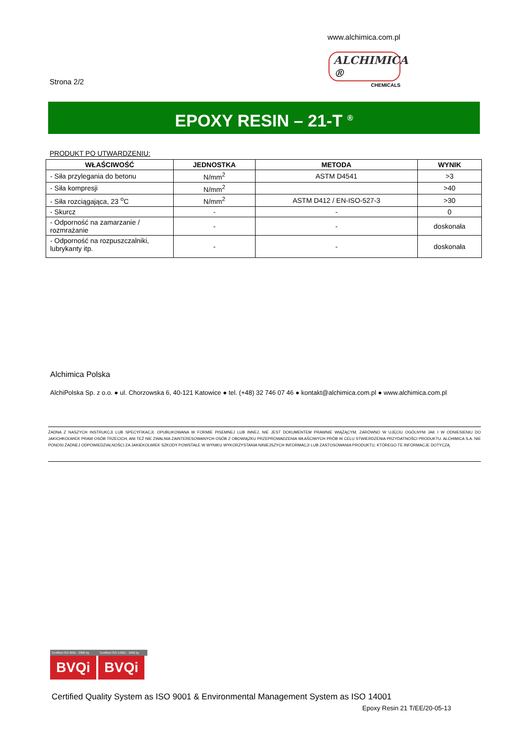www.alchimica.com.pl
ALCHIMICA ®
CHEMICALS
Strona 2/2
EPOXY RESIN – 21-T <sup>®</sup>
PRODUKT PO UTWARDZENIU:
| WŁAŚCIWOŚĆ | JEDNOSTKA | METODA | WYNIK |
| --- | --- | --- | --- |
| - Siła przylegania do betonu | N/mm<sup>2</sup> | ASTM D4541 | >3 |
| - Siła kompresji | N/mm<sup>2</sup> | | >40 |
| - Siła rozciągająca, 23 <sup>o</sup>C | N/mm<sup>2</sup> | ASTM D412 / EN-ISO-527-3 | >30 |
| - Skurcz | - | - | 0 |
| - Odporność na zamarzanie / rozmrażanie | - | - | doskonała |
| - Odporność na rozpuszczalniki, lubrykanty itp. | - | - | doskonała |
Alchimica Polska
AlchiPolska Sp. z o.o. ● ul. Chorzowska 6, 40-121 Katowice ● tel. (+48) 32 746 07 46 ● kontakt@alchimica.com.pl ● www.alchimica.com.pl
ŻADNA Z NASZYCH INSTRUKCJI LUB SPECYFIKACJI, OPUBLIKOWANA W FORMIE PISEMNEJ LUB INNEJ, NIE JEST DOKUMENTEM PRAWNIE WIĄŻĄCYM, ZARÓWNO W UJĘCIU OGÓLNYM JAK I W ODNIESIENIU DO JAKICHKOLWIEK PRAW OSÓB TRZECICH, ANI TEŻ NIE ZWALNIA ZAINTERESOWANYCH OSÓB Z OBOWIĄZKU PRZEPROWADZENIA WŁAŚCIWYCH PRÓB W CELU STWIERDZENIA PRZYDATNOŚCI PRODUKTU. ALCHIMICA S.A. NIE PONOSI ŻADNEJ ODPOWIEDZIALNOŚCI ZA JAKIEKOLWIEK SZKODY POWSTAŁE W WYNIKU WYKORZYSTANIA NINIEJSZYCH INFORMACJI LUB ZASTOSOWANIA PRODUKTU, KTÓREGO TE INFORMACJE DOTYCZĄ
Certified ISO 9001 : 2000 by
BVQi
Certified ISO 14001 : 1996 by
BVQi
Certified Quality System as ISO 9001 & Environmental Management System as ISO 14001
Epoxy Resin 21 T/EE/20-05-13